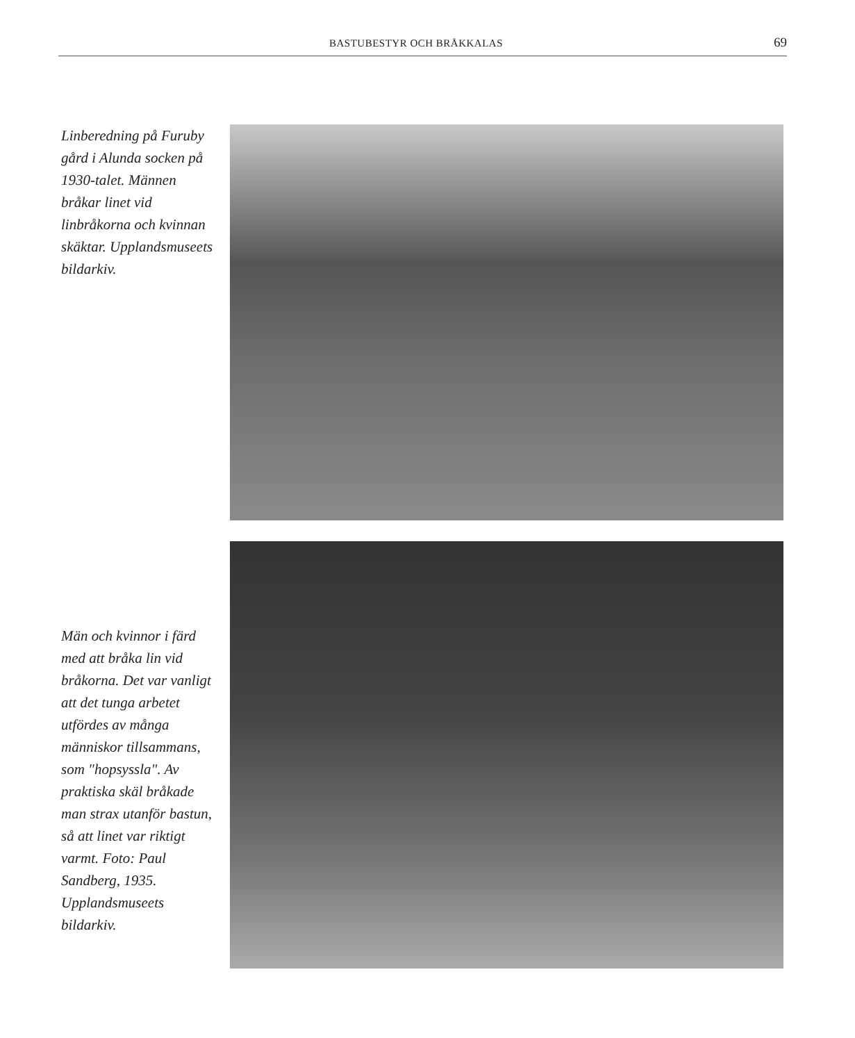BASTUBESTYR OCH BRÅKKALAS 69
Linberedning på Furuby gård i Alunda socken på 1930-talet. Männen bråkar linet vid linbråkorna och kvinnan skäktar. Upplandsmuseets bildarkiv.
Män och kvinnor i färd med att bråka lin vid bråkorna. Det var vanligt att det tunga arbetet utfördes av många människor tillsammans, som "hopsyssla". Av praktiska skäl bråkade man strax utanför bastun, så att linet var riktigt varmt. Foto: Paul Sandberg, 1935. Upplandsmuseets bildarkiv.